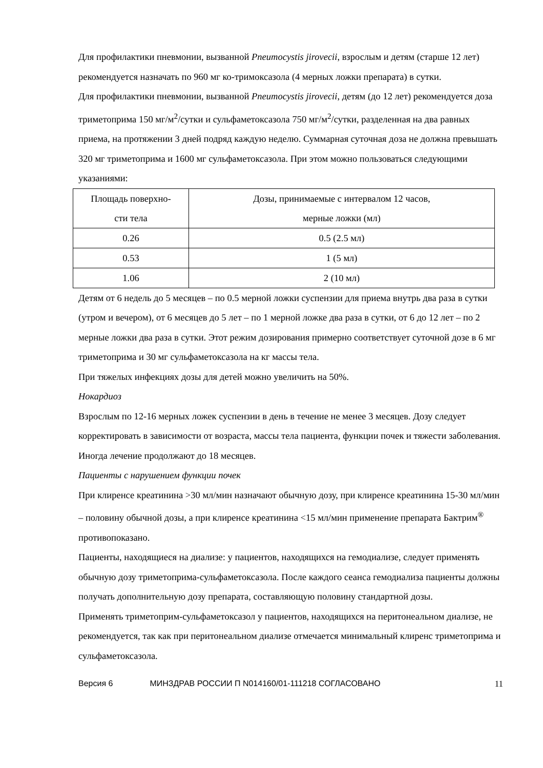Для профилактики пневмонии, вызванной Pneumocystis jirovecii, взрослым и детям (старше 12 лет) рекомендуется назначать по 960 мг ко-тримоксазола (4 мерных ложки препарата) в сутки.
Для профилактики пневмонии, вызванной Pneumocystis jirovecii, детям (до 12 лет) рекомендуется доза триметоприма 150 мг/м<sup>2</sup>/сутки и сульфаметоксазола 750 мг/м<sup>2</sup>/сутки, разделенная на два равных приема, на протяжении 3 дней подряд каждую неделю. Суммарная суточная доза не должна превышать 320 мг триметоприма и 1600 мг сульфаметоксазола. При этом можно пользоваться следующими указаниями:
| Площадь поверхно- сти тела | Дозы, принимаемые с интервалом 12 часов, мерные ложки (мл) |
| 0.26 | 0.5 (2.5 мл) |
| 0.53 | 1 (5 мл) |
| 1.06 | 2 (10 мл) |
Детям от 6 недель до 5 месяцев – по 0.5 мерной ложки суспензии для приема внутрь два раза в сутки (утром и вечером), от 6 месяцев до 5 лет – по 1 мерной ложке два раза в сутки, от 6 до 12 лет – по 2 мерные ложки два раза в сутки. Этот режим дозирования примерно соответствует суточной дозе в 6 мг триметоприма и 30 мг сульфаметоксазола на кг массы тела.
При тяжелых инфекциях дозы для детей можно увеличить на 50%.
Нокардиоз
Взрослым по 12-16 мерных ложек суспензии в день в течение не менее 3 месяцев. Дозу следует корректировать в зависимости от возраста, массы тела пациента, функции почек и тяжести заболевания. Иногда лечение продолжают до 18 месяцев.
Пациенты с нарушением функции почек
При клиренсе креатинина >30 мл/мин назначают обычную дозу, при клиренсе креатинина 15-30 мл/мин – половину обычной дозы, а при клиренсе креатинина <15 мл/мин применение препарата Бактрим<sup>®</sup> противопоказано.
Пациенты, находящиеся на диализе: у пациентов, находящихся на гемодиализе, следует применять обычную дозу триметоприма-сульфаметоксазола. После каждого сеанса гемодиализа пациенты должны получать дополнительную дозу препарата, составляющую половину стандартной дозы.
Применять триметоприм-сульфаметоксазол у пациентов, находящихся на перитонеальном диализе, не рекомендуется, так как при перитонеальном диализе отмечается минимальный клиренс триметоприма и сульфаметоксазола.
Версия 6 МИНЗДРАВ РОССИИ П N014160/01-111218 СОГЛАСОВАНО 11